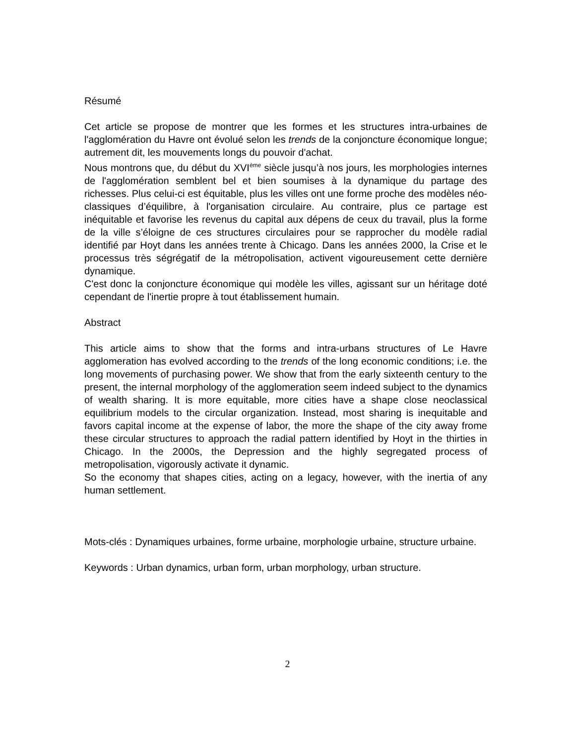Résumé
Cet article se propose de montrer que les formes et les structures intra-urbaines de l'agglomération du Havre ont évolué selon les trends de la conjoncture économique longue; autrement dit, les mouvements longs du pouvoir d'achat.
Nous montrons que, du début du XVI<sup>ème</sup> siècle jusqu’à nos jours, les morphologies internes de l'agglomération semblent bel et bien soumises à la dynamique du partage des richesses. Plus celui-ci est équitable, plus les villes ont une forme proche des modèles néo-classiques d’équilibre, à l'organisation circulaire. Au contraire, plus ce partage est inéquitable et favorise les revenus du capital aux dépens de ceux du travail, plus la forme de la ville s’éloigne de ces structures circulaires pour se rapprocher du modèle radial identifié par Hoyt dans les années trente à Chicago. Dans les années 2000, la Crise et le processus très ségrégatif de la métropolisation, activent vigoureusement cette dernière dynamique.
C'est donc la conjoncture économique qui modèle les villes, agissant sur un héritage doté cependant de l'inertie propre à tout établissement humain.
Abstract
This article aims to show that the forms and intra-urbans structures of Le Havre agglomeration has evolved according to the trends of the long economic conditions; i.e. the long movements of purchasing power. We show that from the early sixteenth century to the present, the internal morphology of the agglomeration seem indeed subject to the dynamics of wealth sharing. It is more equitable, more cities have a shape close neoclassical equilibrium models to the circular organization. Instead, most sharing is inequitable and favors capital income at the expense of labor, the more the shape of the city away frome these circular structures to approach the radial pattern identified by Hoyt in the thirties in Chicago. In the 2000s, the Depression and the highly segregated process of metropolisation, vigorously activate it dynamic.
So the economy that shapes cities, acting on a legacy, however, with the inertia of any human settlement.
Mots-clés : Dynamiques urbaines, forme urbaine, morphologie urbaine, structure urbaine.
Keywords : Urban dynamics, urban form, urban morphology, urban structure.
2